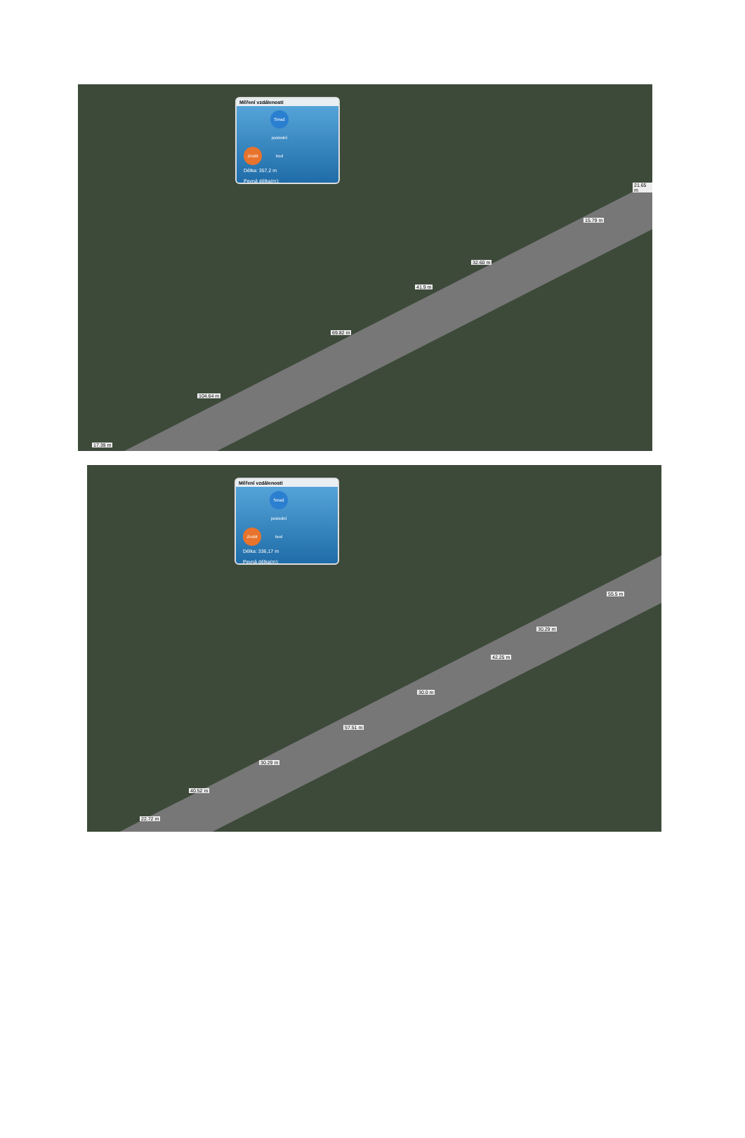Měření vzdálenosti
Zrušit Smaž poslední bod
Délka: 357,2 m
Pevná délka(m):
21.65 m
15.79 m
32.60 m
41.9 m
69.82 m
104.64 m
17.39 m
Měření vzdálenosti
Zrušit Smaž poslední bod
Délka: 336,17 m
Pevná délka(m):
55.5 m
30.29 m
42.25 m
30.0 m
57.51 m
30.29 m
40.52 m
22.72 m